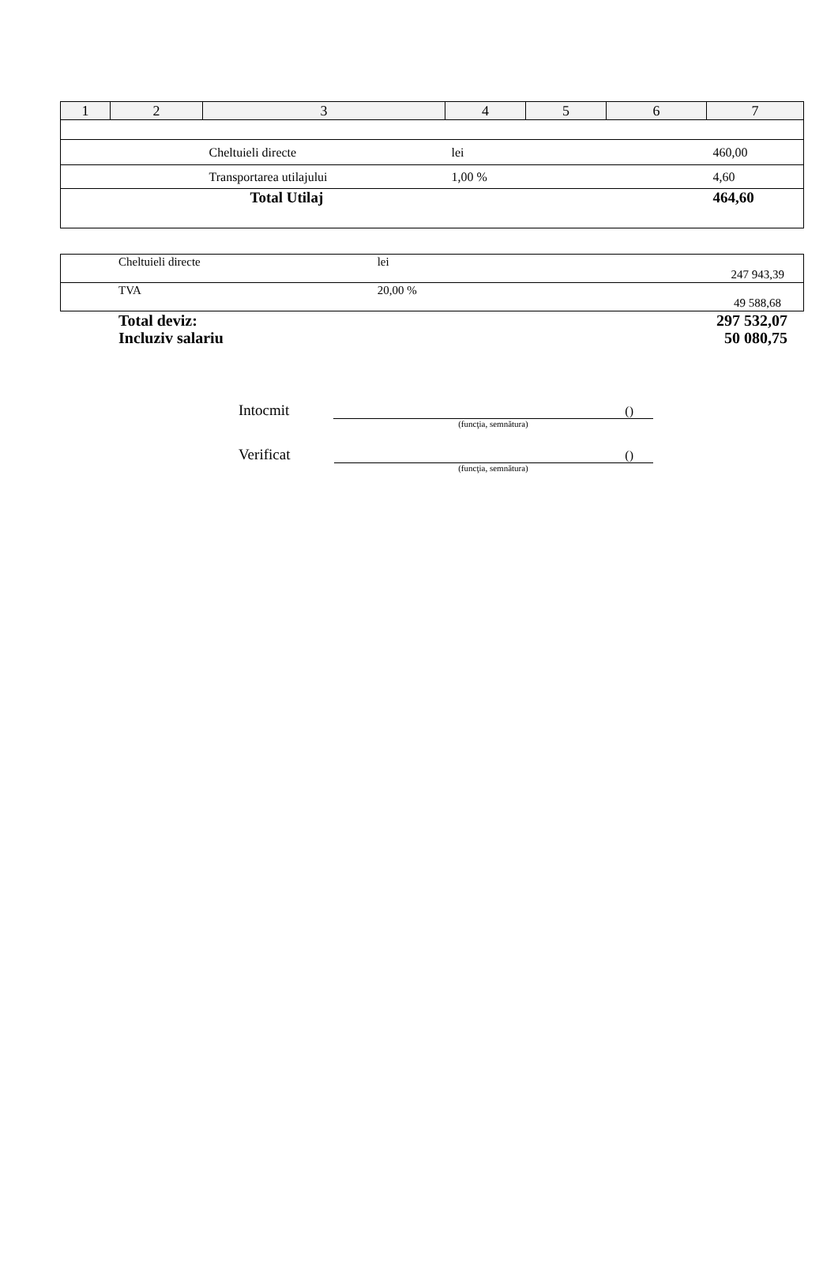| 1 | 2 | 3 | 4 | 5 | 6 | 7 |
| --- | --- | --- | --- | --- | --- | --- |
| | | Cheltuieli directe | lei | | | 460,00 |
| | | Transportarea utilajului | 1,00 % | | | 4,60 |
| | | Total Utilaj | | | | 464,60 |
| Cheltuieli directe | lei | 247 943,39 |
| TVA | 20,00 % | 49 588,68 |
Total deviz: 297 532,07
Incluziv salariu 50 080,75
Intocmit ()
(funcţia, semnătura)
Verificat ()
(funcţia, semnătura)